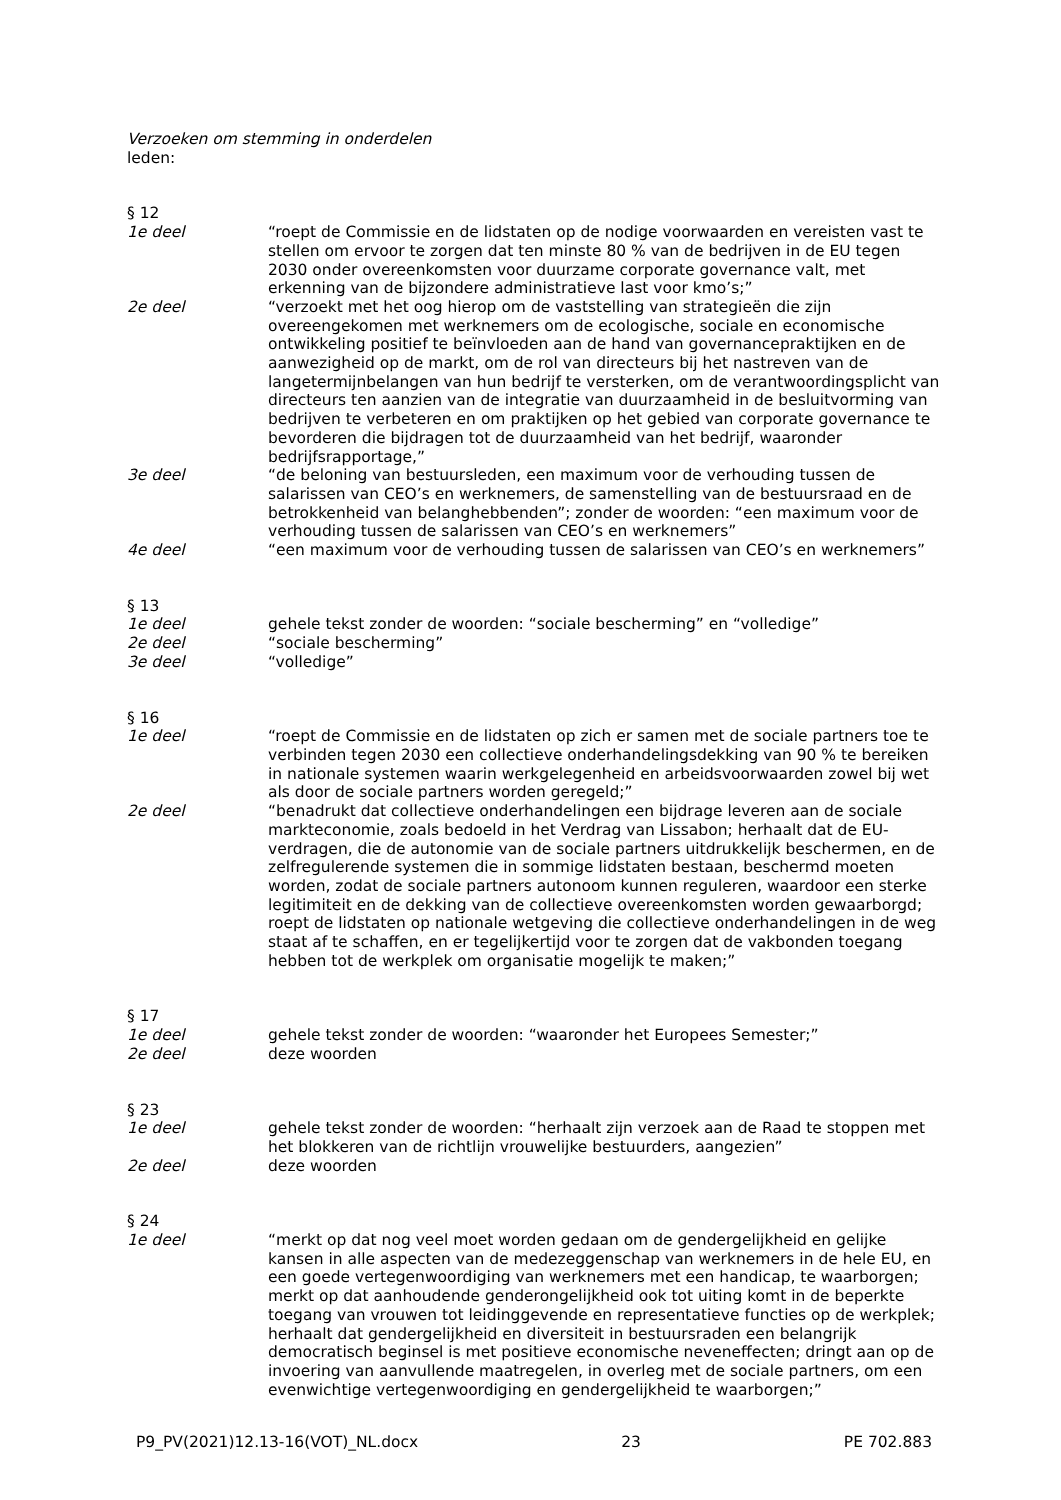Verzoeken om stemming in onderdelen
leden:
§ 12
1e deel “roept de Commissie en de lidstaten op de nodige voorwaarden en vereisten vast te stellen om ervoor te zorgen dat ten minste 80 % van de bedrijven in de EU tegen 2030 onder overeenkomsten voor duurzame corporate governance valt, met erkenning van de bijzondere administratieve last voor kmo’s;”
2e deel “verzoekt met het oog hierop om de vaststelling van strategieën die zijn overeengekomen met werknemers om de ecologische, sociale en economische ontwikkeling positief te beïnvloeden aan de hand van governancepraktijken en de aanwezigheid op de markt, om de rol van directeurs bij het nastreven van de langetermijnbelangen van hun bedrijf te versterken, om de verantwoordingsplicht van directeurs ten aanzien van de integratie van duurzaamheid in de besluitvorming van bedrijven te verbeteren en om praktijken op het gebied van corporate governance te bevorderen die bijdragen tot de duurzaamheid van het bedrijf, waaronder bedrijfsrapportage,”
3e deel “de beloning van bestuursleden, een maximum voor de verhouding tussen de salarissen van CEO’s en werknemers, de samenstelling van de bestuursraad en de betrokkenheid van belanghebbenden”; zonder de woorden: “een maximum voor de verhouding tussen de salarissen van CEO’s en werknemers”
4e deel “een maximum voor de verhouding tussen de salarissen van CEO’s en werknemers”
§ 13
1e deel gehele tekst zonder de woorden: “sociale bescherming” en “volledige”
2e deel “sociale bescherming”
3e deel “volledige”
§ 16
1e deel “roept de Commissie en de lidstaten op zich er samen met de sociale partners toe te verbinden tegen 2030 een collectieve onderhandelingsdekking van 90 % te bereiken in nationale systemen waarin werkgelegenheid en arbeidsvoorwaarden zowel bij wet als door de sociale partners worden geregeld;”
2e deel “benadrukt dat collectieve onderhandelingen een bijdrage leveren aan de sociale markteconomie, zoals bedoeld in het Verdrag van Lissabon; herhaalt dat de EU-verdragen, die de autonomie van de sociale partners uitdrukkelijk beschermen, en de zelfregulerende systemen die in sommige lidstaten bestaan, beschermd moeten worden, zodat de sociale partners autonoom kunnen reguleren, waardoor een sterke legitimiteit en de dekking van de collectieve overeenkomsten worden gewaarborgd; roept de lidstaten op nationale wetgeving die collectieve onderhandelingen in de weg staat af te schaffen, en er tegelijkertijd voor te zorgen dat de vakbonden toegang hebben tot de werkplek om organisatie mogelijk te maken;”
§ 17
1e deel gehele tekst zonder de woorden: “waaronder het Europees Semester;”
2e deel deze woorden
§ 23
1e deel gehele tekst zonder de woorden: “herhaalt zijn verzoek aan de Raad te stoppen met het blokkeren van de richtlijn vrouwelijke bestuurders, aangezien”
2e deel deze woorden
§ 24
1e deel “merkt op dat nog veel moet worden gedaan om de gendergelijkheid en gelijke kansen in alle aspecten van de medezeggenschap van werknemers in de hele EU, en een goede vertegenwoordiging van werknemers met een handicap, te waarborgen; merkt op dat aanhoudende genderongelijkheid ook tot uiting komt in de beperkte toegang van vrouwen tot leidinggevende en representatieve functies op de werkplek; herhaalt dat gendergelijkheid en diversiteit in bestuursraden een belangrijk democratisch beginsel is met positieve economische neveneffecten; dringt aan op de invoering van aanvullende maatregelen, in overleg met de sociale partners, om een evenwichtige vertegenwoordiging en gendergelijkheid te waarborgen;”
P9_PV(2021)12.13-16(VOT)_NL.docx 23 PE 702.883